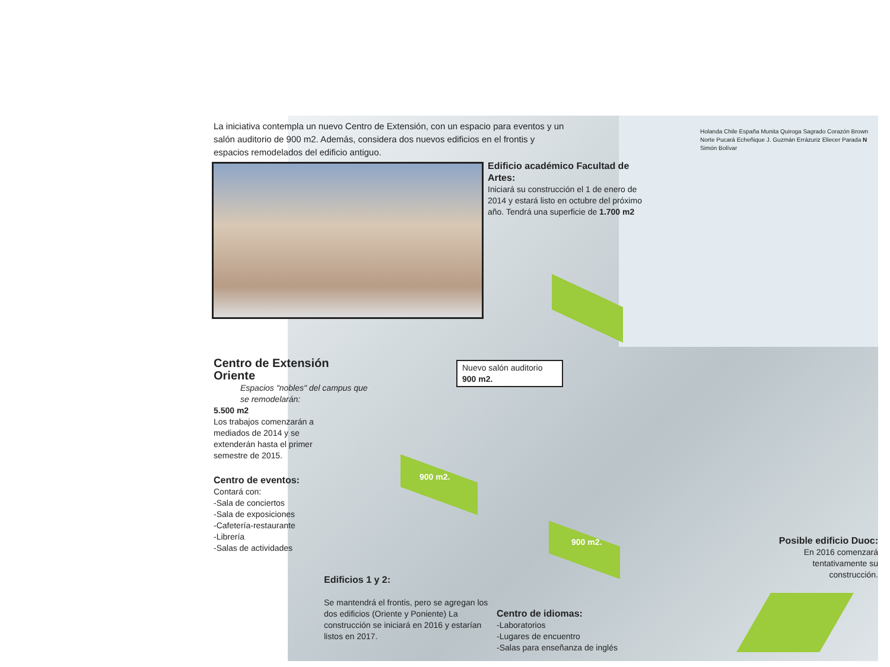La iniciativa contempla un nuevo Centro de Extensión, con un espacio para eventos y un salón auditorio de 900 m2. Además, considera dos nuevos edificios en el frontis y espacios remodelados del edificio antiguo.
Edificio académico Facultad de Artes:
Iniciará su construcción el 1 de enero de 2014 y estará listo en octubre del próximo año. Tendrá una superficie de 1.700 m2
Holanda Chile España Munita Quiroga Sagrado Corazón Brown Norte Pucará Echeñique J. Guzmán Errázuriz Eliecer Parada N Simón Bolívar
Centro de Extensión Oriente
Espacios "nobles" del campus que se remodelarán:
Nuevo salón auditorio
900 m2.
5.500 m2
Los trabajos comenzarán a mediados de 2014 y se extenderán hasta el primer semestre de 2015.
Centro de eventos:
Contará con:
-Sala de conciertos
-Sala de exposiciones
-Cafetería-restaurante
-Librería
-Salas de actividades
900 m2.
900 m2.
Edificios 1 y 2:
Se mantendrá el frontis, pero se agregan los dos edificios (Oriente y Poniente) La construcción se iniciará en 2016 y estarían listos en 2017.
Centro de idiomas:
-Laboratorios
-Lugares de encuentro
-Salas para enseñanza de inglés
Posible edificio Duoc:
En 2016 comenzará tentativamente su construcción.